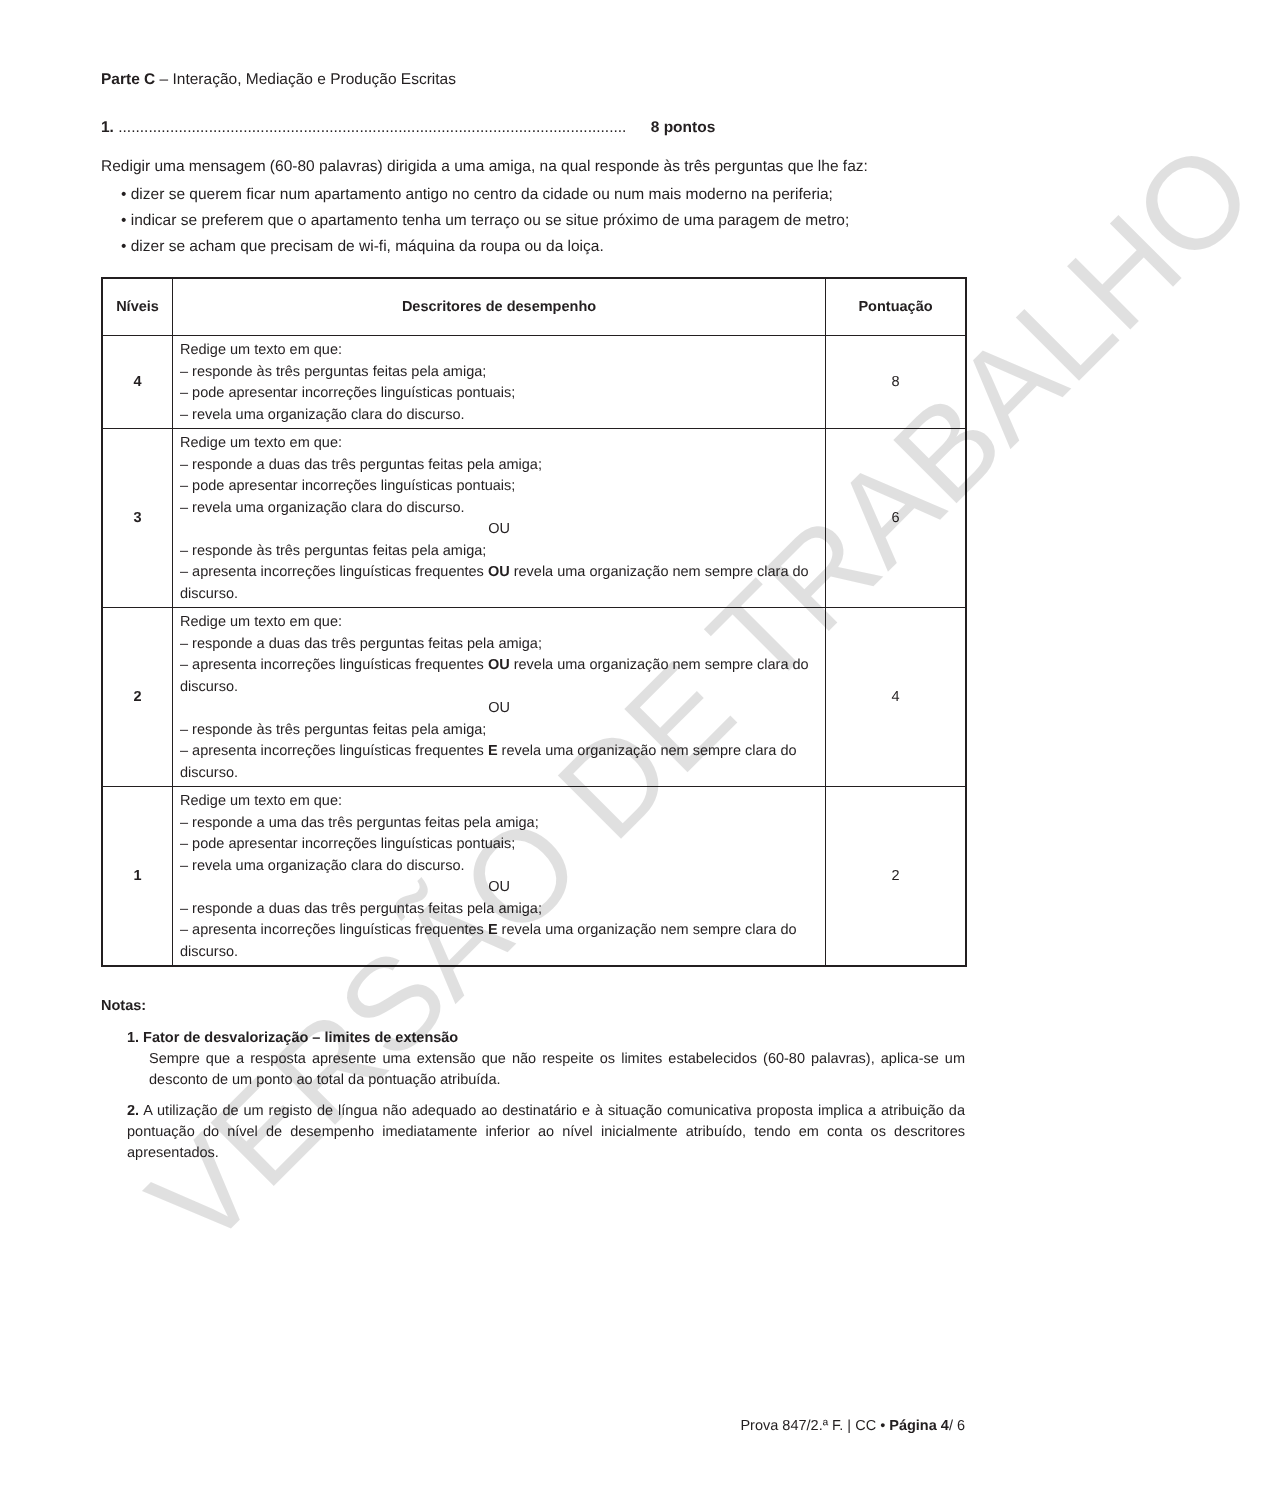Parte C – Interação, Mediação e Produção Escritas
1. ...................................................................................................................... 8 pontos
Redigir uma mensagem (60-80 palavras) dirigida a uma amiga, na qual responde às três perguntas que lhe faz:
• dizer se querem ficar num apartamento antigo no centro da cidade ou num mais moderno na periferia;
• indicar se preferem que o apartamento tenha um terraço ou se situe próximo de uma paragem de metro;
• dizer se acham que precisam de wi-fi, máquina da roupa ou da loiça.
| Níveis | Descritores de desempenho | Pontuação |
| --- | --- | --- |
| 4 | Redige um texto em que: – responde às três perguntas feitas pela amiga; – pode apresentar incorreções linguísticas pontuais; – revela uma organização clara do discurso. | 8 |
| 3 | Redige um texto em que: – responde a duas das três perguntas feitas pela amiga; – pode apresentar incorreções linguísticas pontuais; – revela uma organização clara do discurso. OU – responde às três perguntas feitas pela amiga; – apresenta incorreções linguísticas frequentes OU revela uma organização nem sempre clara do discurso. | 6 |
| 2 | Redige um texto em que: – responde a duas das três perguntas feitas pela amiga; – apresenta incorreções linguísticas frequentes OU revela uma organização nem sempre clara do discurso. OU – responde às três perguntas feitas pela amiga; – apresenta incorreções linguísticas frequentes E revela uma organização nem sempre clara do discurso. | 4 |
| 1 | Redige um texto em que: – responde a uma das três perguntas feitas pela amiga; – pode apresentar incorreções linguísticas pontuais; – revela uma organização clara do discurso. OU – responde a duas das três perguntas feitas pela amiga; – apresenta incorreções linguísticas frequentes E revela uma organização nem sempre clara do discurso. | 2 |
Notas:
1. Fator de desvalorização – limites de extensão
Sempre que a resposta apresente uma extensão que não respeite os limites estabelecidos (60-80 palavras), aplica-se um desconto de um ponto ao total da pontuação atribuída.
2. A utilização de um registo de língua não adequado ao destinatário e à situação comunicativa proposta implica a atribuição da pontuação do nível de desempenho imediatamente inferior ao nível inicialmente atribuído, tendo em conta os descritores apresentados.
Prova 847/2.ª F. | CC • Página 4/ 6
VERSÃO DE TRABALHO